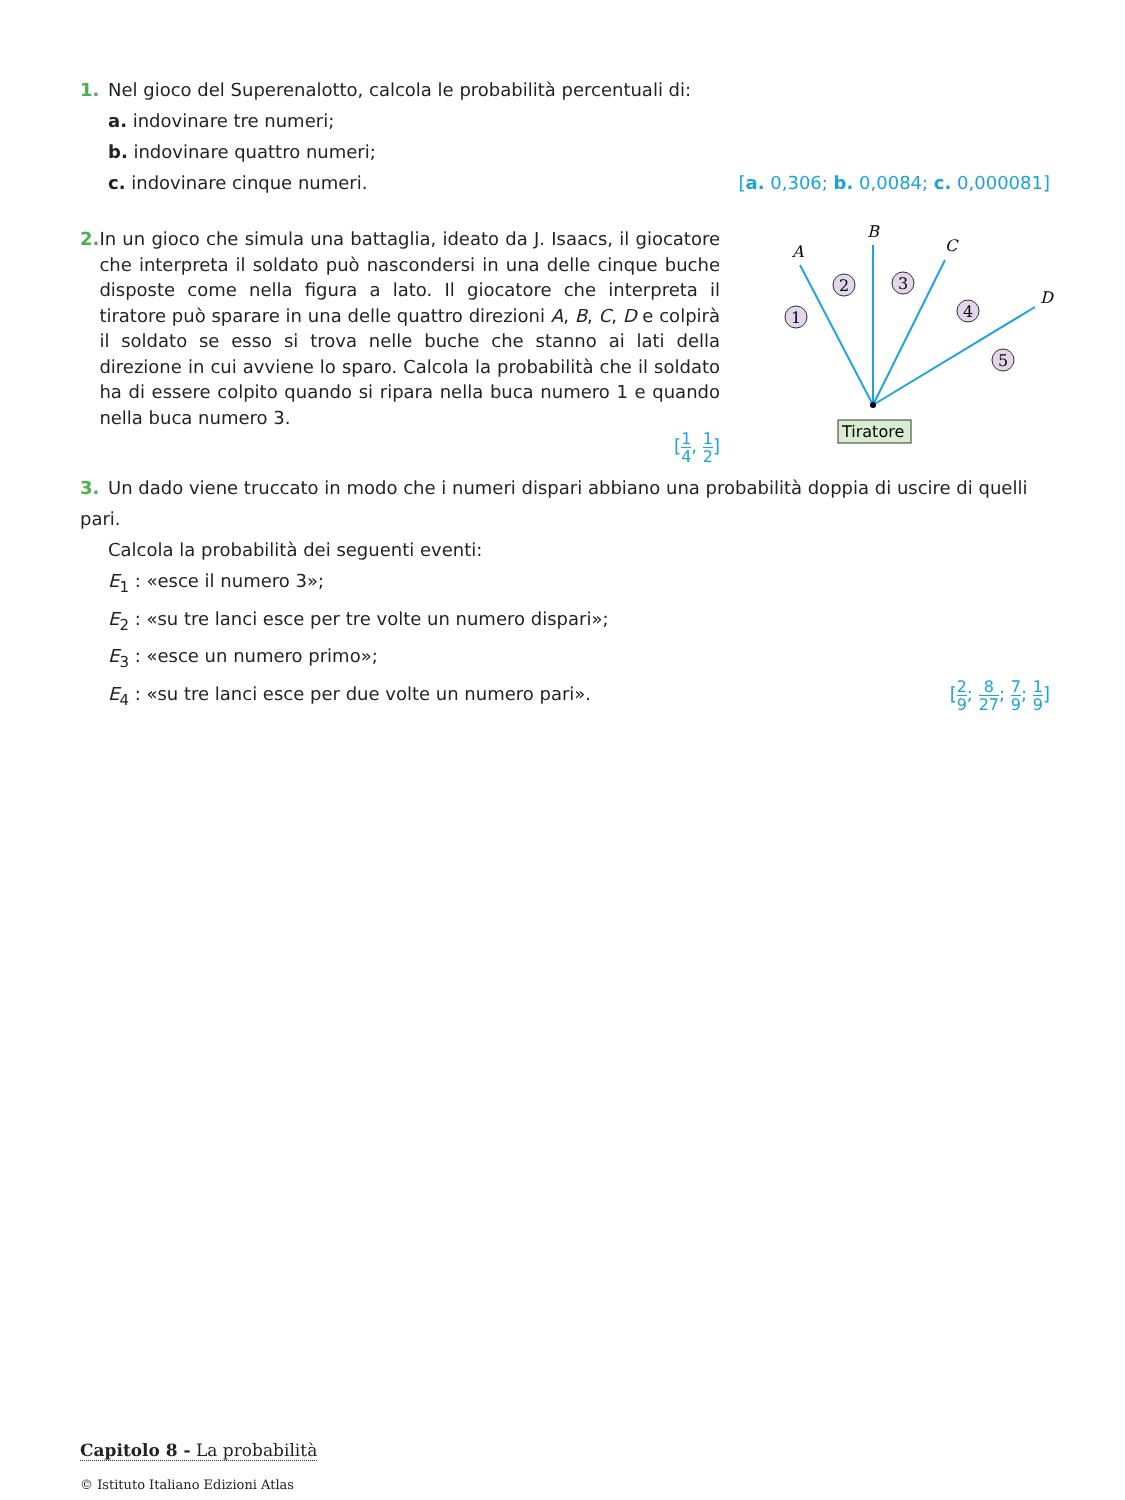1. Nel gioco del Superenalotto, calcola le probabilità percentuali di:
a. indovinare tre numeri;
b. indovinare quattro numeri;
c. indovinare cinque numeri. [a. 0,306; b. 0,0084; c. 0,000081]
2. In un gioco che simula una battaglia, ideato da J. Isaacs, il giocatore che interpreta il soldato può nascondersi in una delle cinque buche disposte come nella figura a lato. Il giocatore che interpreta il tiratore può sparare in una delle quattro direzioni A, B, C, D e colpirà il soldato se esso si trova nelle buche che stanno ai lati della direzione in cui avviene lo sparo. Calcola la probabilità che il soldato ha di essere colpito quando si ripara nella buca numero 1 e quando nella buca numero 3.
[1 4, 1 2]
A
B
C
D
1
2
3
4
5
Tiratore
3. Un dado viene truccato in modo che i numeri dispari abbiano una probabilità doppia di uscire di quelli pari.
Calcola la probabilità dei seguenti eventi:
E<sub>1</sub> : «esce il numero 3»;
E<sub>2</sub> : «su tre lanci esce per tre volte un numero dispari»;
E<sub>3</sub> : «esce un numero primo»;
E<sub>4</sub> : «su tre lanci esce per due volte un numero pari». [2 9; 8 27; 7 9; 1 9]
Capitolo 8 - La probabilità
© Istituto Italiano Edizioni Atlas